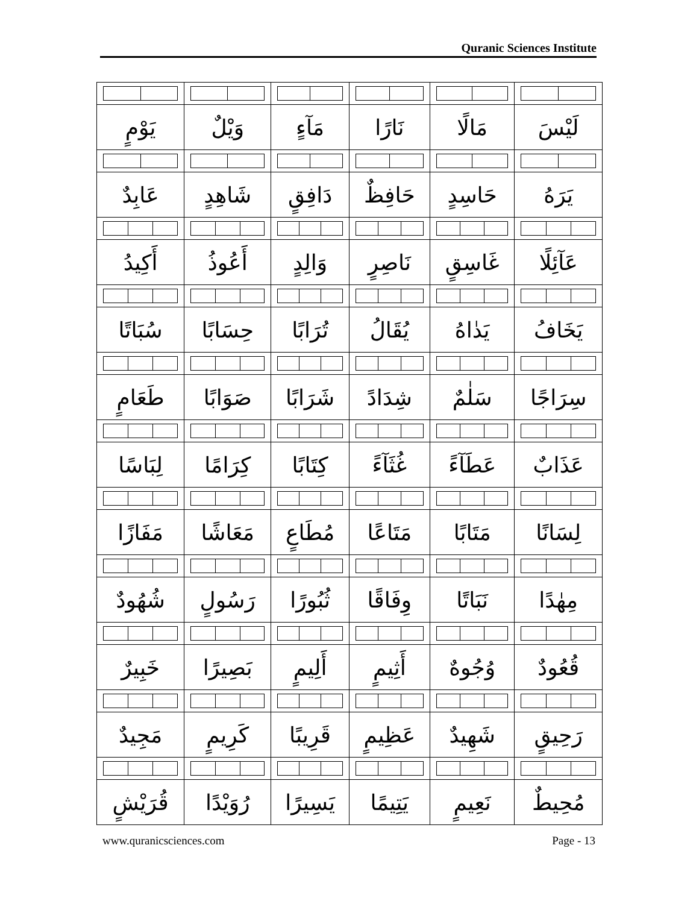Quranic Sciences Institute
| لَيْسَ | مَالًا | نَارًا | مَآءٍ | وَيْلٌ | يَوْمٍ |
| يَرَهُ | حَاسِدٍ | حَافِظٌ | دَافِقٍ | شَاهِدٍ | عَابِدٌ |
| عَآئِلًا | غَاسِقٍ | نَاصِرٍ | وَالِدٍ | أَعُوذُ | أَكِيدُ |
| يَخَافُ | يَدٰاهُ | يُقَالُ | تُرَابًا | حِسَابًا | سُبَاتًا |
| سِرَاجًا | سَلٰمٌ | شِدَادً | شَرَابًا | صَوَابًا | طَعَامٍ |
| عَذَابٌ | عَطَآءً | غُثَآءً | كِتَابًا | كِرَامًا | لِبَاسًا |
| لِسَانًا | مَتَابًا | مَتَاعًا | مُطَاعٍ | مَعَاشًا | مَفَازًا |
| مِهٰدًا | نَبَاتًا | وِفَاقًا | ثُبُورًا | رَسُولٍ | شُهُودٌ |
| قُعُودٌ | وُجُوهٌ | أَثِيمٍ | أَلِيمٍ | بَصِيرًا | خَبِيرٌ |
| رَحِيقٍ | شَهِيدٌ | عَظِيمٍ | قَرِيبًا | كَرِيمٍ | مَجِيدٌ |
| مُحِيطٌ | نَعِيمٍ | يَتِيمًا | يَسِيرًا | رُوَيْدًا | قُرَيْشٍ |
www.quranicsciences.com Page - 13